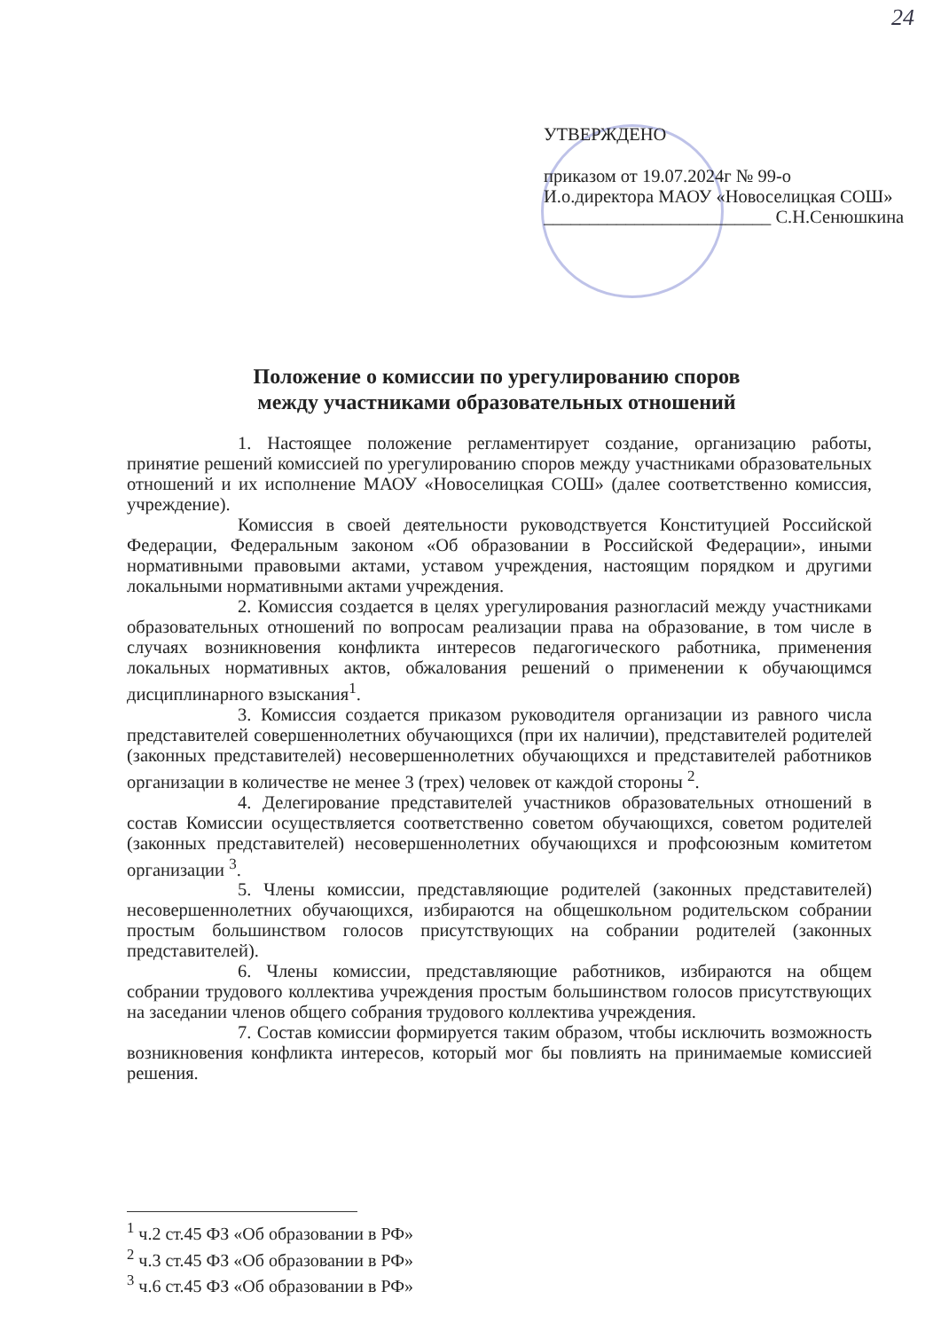24
УТВЕРЖДЕНО
приказом от 19.07.2024г № 99-о
И.о.директора МАОУ «Новоселицкая СОШ»
_________________________ С.Н.Сенюшкина
Положение о комиссии по урегулированию споров
между участниками образовательных отношений
1. Настоящее положение регламентирует создание, организацию работы, принятие решений комиссией по урегулированию споров между участниками образовательных отношений и их исполнение МАОУ «Новоселицкая СОШ» (далее соответственно комиссия, учреждение).
Комиссия в своей деятельности руководствуется Конституцией Российской Федерации, Федеральным законом «Об образовании в Российской Федерации», иными нормативными правовыми актами, уставом учреждения, настоящим порядком и другими локальными нормативными актами учреждения.
2. Комиссия создается в целях урегулирования разногласий между участниками образовательных отношений по вопросам реализации права на образование, в том числе в случаях возникновения конфликта интересов педагогического работника, применения локальных нормативных актов, обжалования решений о применении к обучающимся дисциплинарного взыскания<sup>1</sup>.
3. Комиссия создается приказом руководителя организации из равного числа представителей совершеннолетних обучающихся (при их наличии), представителей родителей (законных представителей) несовершеннолетних обучающихся и представителей работников организации в количестве не менее 3 (трех) человек от каждой стороны <sup>2</sup>.
4. Делегирование представителей участников образовательных отношений в состав Комиссии осуществляется соответственно советом обучающихся, советом родителей (законных представителей) несовершеннолетних обучающихся и профсоюзным комитетом организации <sup>3</sup>.
5. Члены комиссии, представляющие родителей (законных представителей) несовершеннолетних обучающихся, избираются на общешкольном родительском собрании простым большинством голосов присутствующих на собрании родителей (законных представителей).
6. Члены комиссии, представляющие работников, избираются на общем собрании трудового коллектива учреждения простым большинством голосов присутствующих на заседании членов общего собрания трудового коллектива учреждения.
7. Состав комиссии формируется таким образом, чтобы исключить возможность возникновения конфликта интересов, который мог бы повлиять на принимаемые комиссией решения.
<sup>1</sup> ч.2 ст.45 ФЗ «Об образовании в РФ»
<sup>2</sup> ч.3 ст.45 ФЗ «Об образовании в РФ»
<sup>3</sup> ч.6 ст.45 ФЗ «Об образовании в РФ»